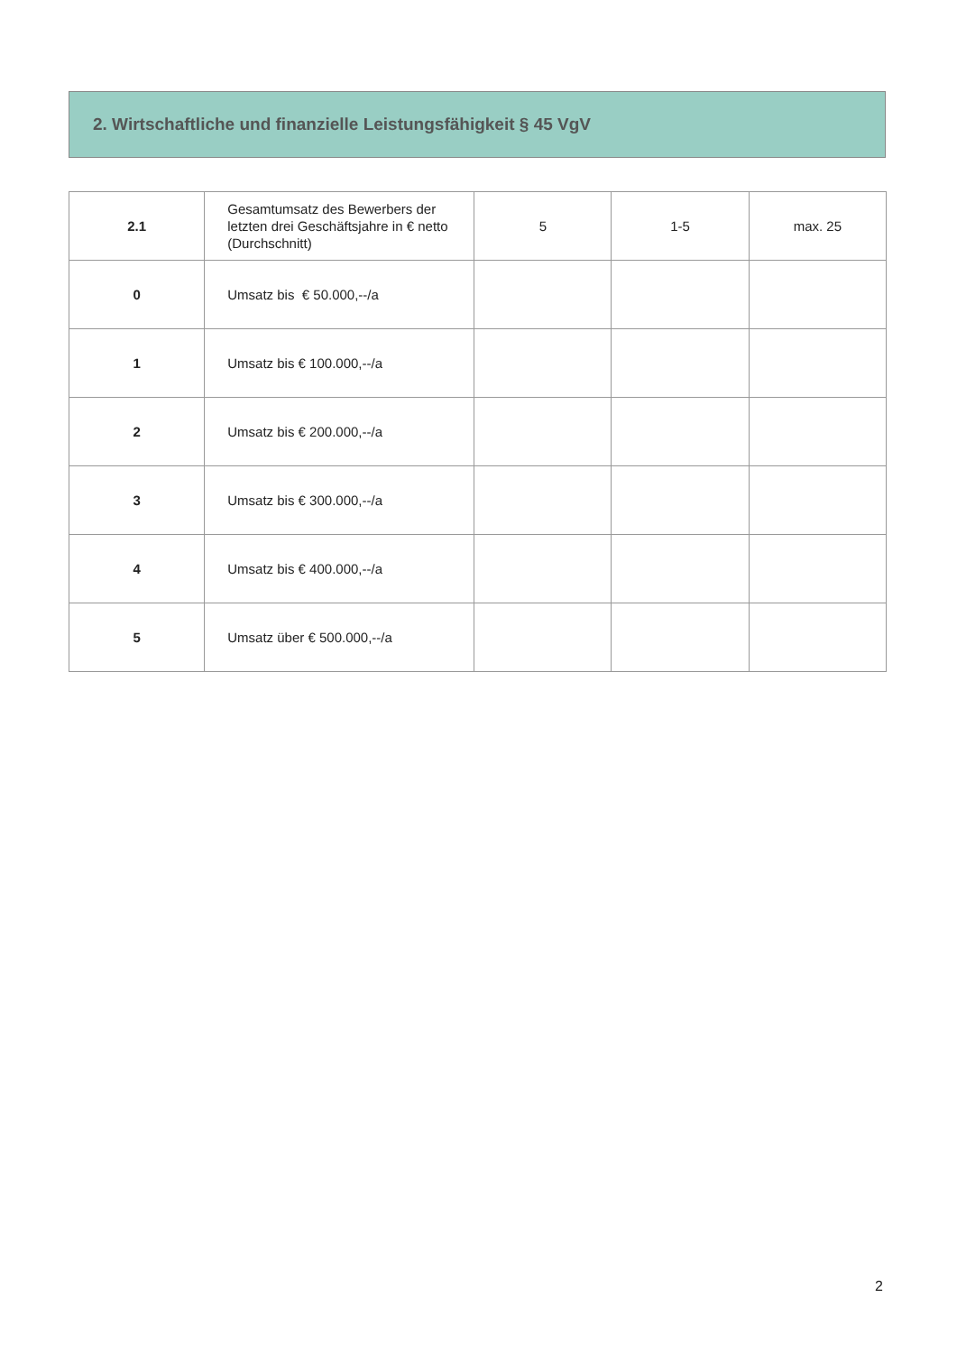2. Wirtschaftliche und finanzielle Leistungsfähigkeit § 45 VgV
| 2.1 | Gesamtumsatz des Bewerbers der letzten drei Geschäftsjahre in € netto (Durchschnitt) | 5 | 1-5 | max. 25 |
| 0 | Umsatz bis € 50.000,--/a | | | |
| 1 | Umsatz bis € 100.000,--/a | | | |
| 2 | Umsatz bis € 200.000,--/a | | | |
| 3 | Umsatz bis € 300.000,--/a | | | |
| 4 | Umsatz bis € 400.000,--/a | | | |
| 5 | Umsatz über € 500.000,--/a | | | |
2